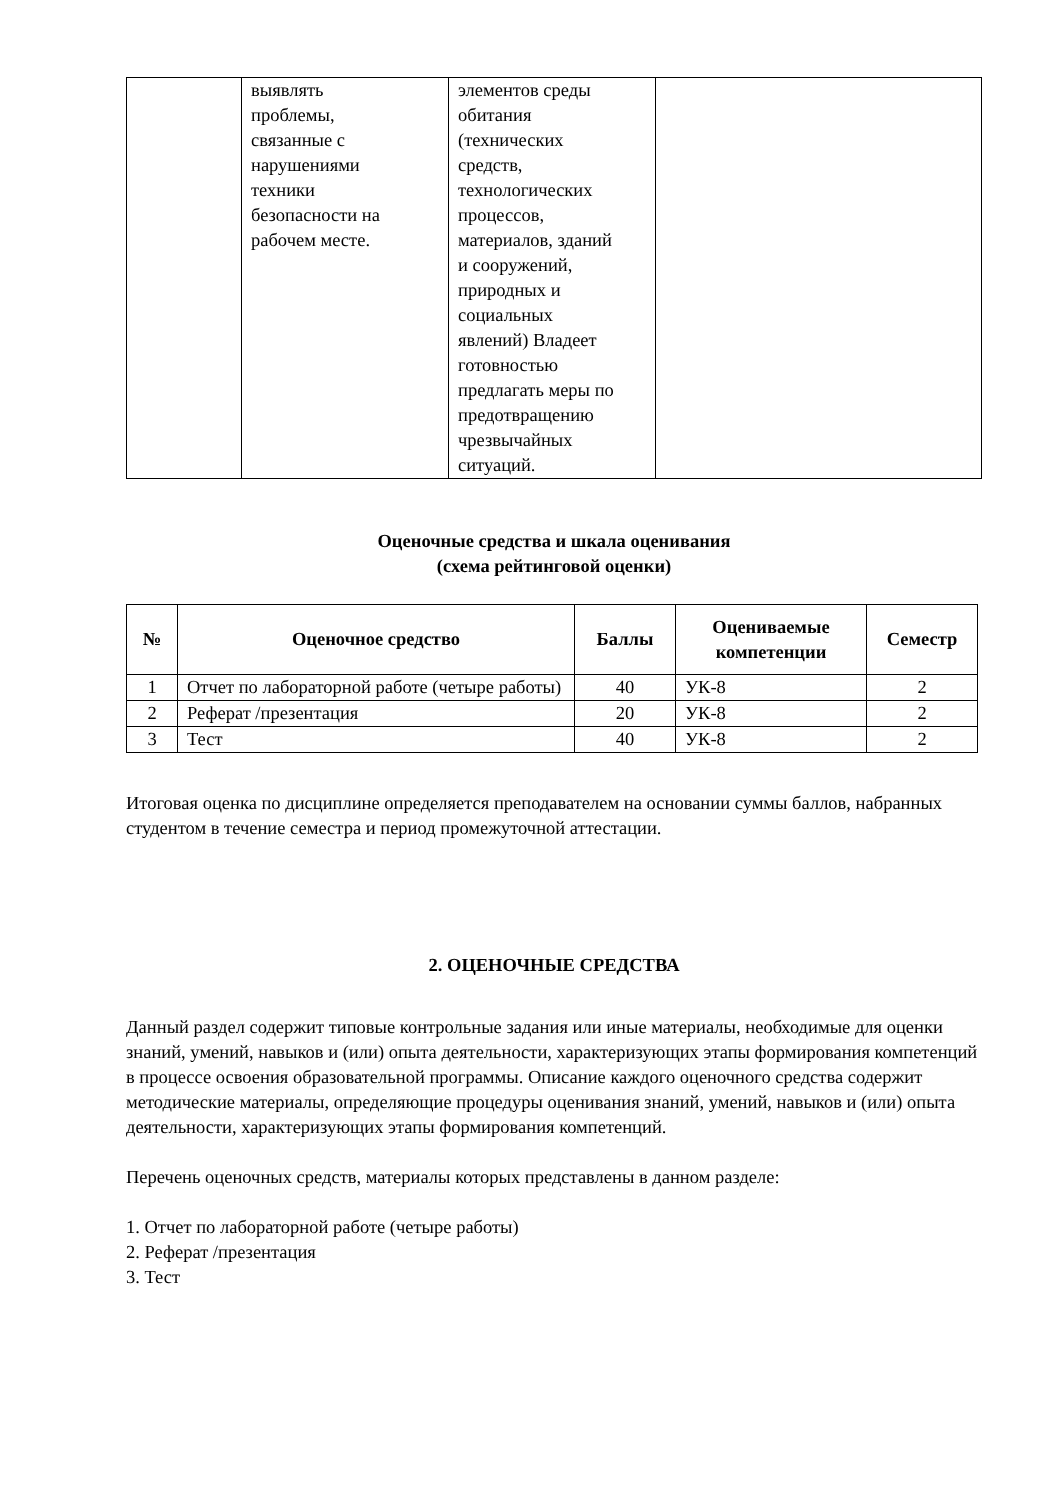| | выявлять проблемы, связанные с нарушениями техники безопасности на рабочем месте. | элементов среды обитания (технических средств, технологических процессов, материалов, зданий и сооружений, природных и социальных явлений) Владеет готовностью предлагать меры по предотвращению чрезвычайных ситуаций. | |
Оценочные средства и шкала оценивания
(схема рейтинговой оценки)
| № | Оценочное средство | Баллы | Оцениваемые компетенции | Семестр |
| --- | --- | --- | --- | --- |
| 1 | Отчет по лабораторной работе (четыре работы) | 40 | УК-8 | 2 |
| 2 | Реферат /презентация | 20 | УК-8 | 2 |
| 3 | Тест | 40 | УК-8 | 2 |
Итоговая оценка по дисциплине определяется преподавателем на основании суммы баллов, набранных студентом в течение семестра и период промежуточной аттестации.
2. ОЦЕНОЧНЫЕ СРЕДСТВА
Данный раздел содержит типовые контрольные задания или иные материалы, необходимые для оценки знаний, умений, навыков и (или) опыта деятельности, характеризующих этапы формирования компетенций в процессе освоения образовательной программы. Описание каждого оценочного средства содержит методические материалы, определяющие процедуры оценивания знаний, умений, навыков и (или) опыта деятельности, характеризующих этапы формирования компетенций.
Перечень оценочных средств, материалы которых представлены в данном разделе:
1. Отчет по лабораторной работе (четыре работы)
2. Реферат /презентация
3. Тест